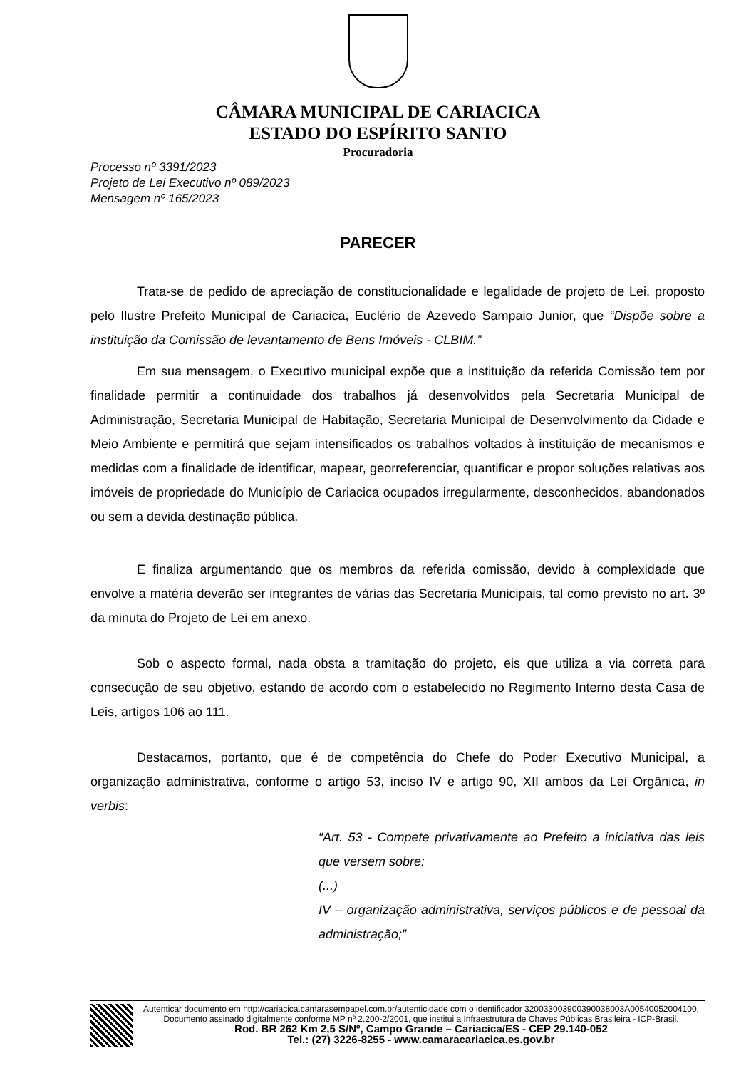CÂMARA MUNICIPAL DE CARIACICA
ESTADO DO ESPÍRITO SANTO
Procuradoria
Processo nº 3391/2023
Projeto de Lei Executivo nº 089/2023
Mensagem nº 165/2023
PARECER
Trata-se de pedido de apreciação de constitucionalidade e legalidade de projeto de Lei, proposto pelo Ilustre Prefeito Municipal de Cariacica, Euclério de Azevedo Sampaio Junior, que “Dispõe sobre a instituição da Comissão de levantamento de Bens Imóveis - CLBIM.”
Em sua mensagem, o Executivo municipal expõe que a instituição da referida Comissão tem por finalidade permitir a continuidade dos trabalhos já desenvolvidos pela Secretaria Municipal de Administração, Secretaria Municipal de Habitação, Secretaria Municipal de Desenvolvimento da Cidade e Meio Ambiente e permitirá que sejam intensificados os trabalhos voltados à instituição de mecanismos e medidas com a finalidade de identificar, mapear, georreferenciar, quantificar e propor soluções relativas aos imóveis de propriedade do Município de Cariacica ocupados irregularmente, desconhecidos, abandonados ou sem a devida destinação pública.
E finaliza argumentando que os membros da referida comissão, devido à complexidade que envolve a matéria deverão ser integrantes de várias das Secretaria Municipais, tal como previsto no art. 3º da minuta do Projeto de Lei em anexo.
Sob o aspecto formal, nada obsta a tramitação do projeto, eis que utiliza a via correta para consecução de seu objetivo, estando de acordo com o estabelecido no Regimento Interno desta Casa de Leis, artigos 106 ao 111.
Destacamos, portanto, que é de competência do Chefe do Poder Executivo Municipal, a organização administrativa, conforme o artigo 53, inciso IV e artigo 90, XII ambos da Lei Orgânica, in verbis:
“Art. 53 - Compete privativamente ao Prefeito a iniciativa das leis que versem sobre:
(...)
IV – organização administrativa, serviços públicos e de pessoal da administração;”
Autenticar documento em http://cariacica.camarasempapel.com.br/autenticidade com o identificador 320033003900390038003A00540052004100, Documento assinado digitalmente conforme MP nº 2.200-2/2001, que institui a Infraestrutura de Chaves Públicas Brasileira - ICP-Brasil.
Rod. BR 262 Km 2,5 S/Nº, Campo Grande – Cariacica/ES - CEP 29.140-052
Tel.: (27) 3226-8255 - www.camaracariacica.es.gov.br